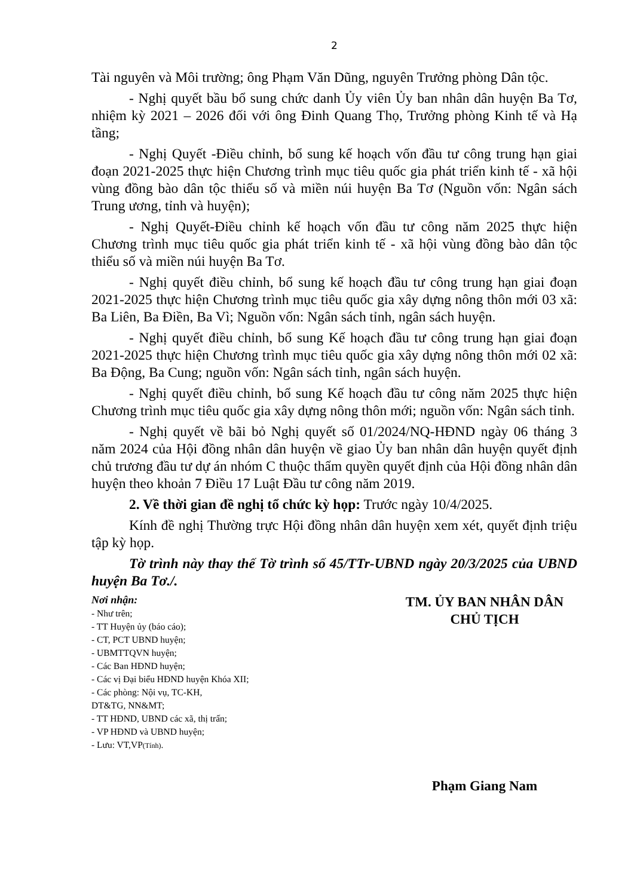2
Tài nguyên và Môi trường; ông Phạm Văn Dũng, nguyên Trưởng phòng Dân tộc.
- Nghị quyết bầu bổ sung chức danh Ủy viên Ủy ban nhân dân huyện Ba Tơ, nhiệm kỳ 2021 – 2026 đối với ông Đinh Quang Thọ, Trưởng phòng Kinh tế và Hạ tầng;
- Nghị Quyết -Điều chỉnh, bổ sung kế hoạch vốn đầu tư công trung hạn giai đoạn 2021-2025 thực hiện Chương trình mục tiêu quốc gia phát triển kinh tế - xã hội vùng đồng bào dân tộc thiểu số và miền núi huyện Ba Tơ (Nguồn vốn: Ngân sách Trung ương, tỉnh và huyện);
- Nghị Quyết-Điều chỉnh kế hoạch vốn đầu tư công năm 2025 thực hiện Chương trình mục tiêu quốc gia phát triển kinh tế - xã hội vùng đồng bào dân tộc thiểu số và miền núi huyện Ba Tơ.
- Nghị quyết điều chỉnh, bổ sung kế hoạch đầu tư công trung hạn giai đoạn 2021-2025 thực hiện Chương trình mục tiêu quốc gia xây dựng nông thôn mới 03 xã: Ba Liên, Ba Điền, Ba Vì; Nguồn vốn: Ngân sách tỉnh, ngân sách huyện.
- Nghị quyết điều chỉnh, bổ sung Kế hoạch đầu tư công trung hạn giai đoạn 2021-2025 thực hiện Chương trình mục tiêu quốc gia xây dựng nông thôn mới 02 xã: Ba Động, Ba Cung; nguồn vốn: Ngân sách tỉnh, ngân sách huyện.
- Nghị quyết điều chỉnh, bổ sung Kế hoạch đầu tư công năm 2025 thực hiện Chương trình mục tiêu quốc gia xây dựng nông thôn mới; nguồn vốn: Ngân sách tỉnh.
- Nghị quyết về bãi bỏ Nghị quyết số 01/2024/NQ-HĐND ngày 06 tháng 3 năm 2024 của Hội đồng nhân dân huyện về giao Ủy ban nhân dân huyện quyết định chủ trương đầu tư dự án nhóm C thuộc thẩm quyền quyết định của Hội đồng nhân dân huyện theo khoản 7 Điều 17 Luật Đầu tư công năm 2019.
2. Về thời gian đề nghị tổ chức kỳ họp: Trước ngày 10/4/2025.
Kính đề nghị Thường trực Hội đồng nhân dân huyện xem xét, quyết định triệu tập kỳ họp.
Tờ trình này thay thế Tờ trình số 45/TTr-UBND ngày 20/3/2025 của UBND huyện Ba Tơ./.
Nơi nhận:
- Như trên;
- TT Huyện ủy (báo cáo);
- CT, PCT UBND huyện;
- UBMTTQVN huyện;
- Các Ban HĐND huyện;
- Các vị Đại biểu HĐND huyện Khóa XII;
- Các phòng: Nội vụ, TC-KH,
DT&TG, NN&MT;
- TT HĐND, UBND các xã, thị trấn;
- VP HĐND và UBND huyện;
- Lưu: VT,VP(Tính).
TM. ỦY BAN NHÂN DÂN
CHỦ TỊCH
Phạm Giang Nam